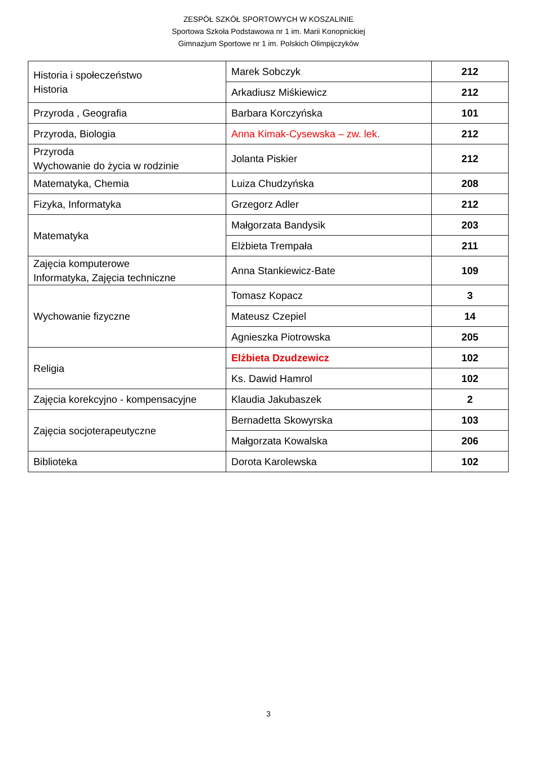ZESPÓŁ SZKÓŁ SPORTOWYCH W KOSZALINIE
Sportowa Szkoła Podstawowa nr 1 im. Marii Konopnickiej
Gimnazjum Sportowe nr 1 im. Polskich Olimpijczyków
| Historia i społeczeństwo Historia | Marek Sobczyk | 212 |
| | Arkadiusz Miśkiewicz | 212 |
| Przyroda , Geografia | Barbara Korczyńska | 101 |
| Przyroda, Biologia | Anna Kimak-Cysewska – zw. lek. | 212 |
| Przyroda Wychowanie do życia w rodzinie | Jolanta Piskier | 212 |
| Matematyka, Chemia | Luiza Chudzyńska | 208 |
| Fizyka, Informatyka | Grzegorz Adler | 212 |
| Matematyka | Małgorzata Bandysik | 203 |
| | Elżbieta Trempała | 211 |
| Zajęcia komputerowe Informatyka, Zajęcia techniczne | Anna Stankiewicz-Bate | 109 |
| Wychowanie fizyczne | Tomasz Kopacz | 3 |
| | Mateusz Czepiel | 14 |
| | Agnieszka Piotrowska | 205 |
| Religia | Elżbieta Dzudzewicz | 102 |
| | Ks. Dawid Hamrol | 102 |
| Zajęcia korekcyjno - kompensacyjne | Klaudia Jakubaszek | 2 |
| Zajęcia socjoterapeutyczne | Bernadetta Skowyrska | 103 |
| | Małgorzata Kowalska | 206 |
| Biblioteka | Dorota Karolewska | 102 |
3